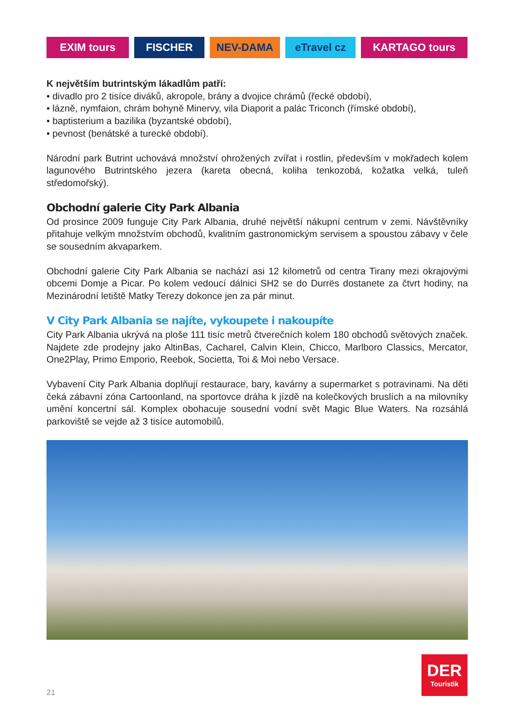EXIM tours FISCHER NEV-DAMA eTravel cz KARTAGO tours
K největším butrintským lákadlům patří:
• divadlo pro 2 tisíce diváků, akropole, brány a dvojice chrámů (řecké období),
• lázně, nymfaion, chrám bohyně Minervy, vila Diaporit a palác Triconch (římské období),
• baptisterium a bazilika (byzantské období),
• pevnost (benátské a turecké období).
Národní park Butrint uchovává množství ohrožených zvířat i rostlin, především v mokřadech kolem lagunového Butrintského jezera (kareta obecná, koliha tenkozobá, kožatka velká, tuleň středomořský).
Obchodní galerie City Park Albania
Od prosince 2009 funguje City Park Albania, druhé největší nákupní centrum v zemi. Návštěvníky přitahuje velkým množstvím obchodů, kvalitním gastronomickým servisem a spoustou zábavy v čele se sousedním akvaparkem.
Obchodní galerie City Park Albania se nachází asi 12 kilometrů od centra Tirany mezi okrajovými obcemi Domje a Picar. Po kolem vedoucí dálnici SH2 se do Durrës dostanete za čtvrt hodiny, na Mezinárodní letiště Matky Terezy dokonce jen za pár minut.
V City Park Albania se najíte, vykoupete i nakoupíte
City Park Albania ukrývá na ploše 111 tisíc metrů čtverečních kolem 180 obchodů světových značek. Najdete zde prodejny jako AltinBas, Cacharel, Calvin Klein, Chicco, Marlboro Classics, Mercator, One2Play, Primo Emporio, Reebok, Societta, Toi & Moi nebo Versace.
Vybavení City Park Albania doplňují restaurace, bary, kavárny a supermarket s potravinami. Na děti čeká zábavní zóna Cartoonland, na sportovce dráha k jízdě na kolečkových bruslích a na milovníky umění koncertní sál. Komplex obohacuje sousední vodní svět Magic Blue Waters. Na rozsáhlá parkoviště se vejde až 3 tisíce automobilů.
DER
Touristik
21